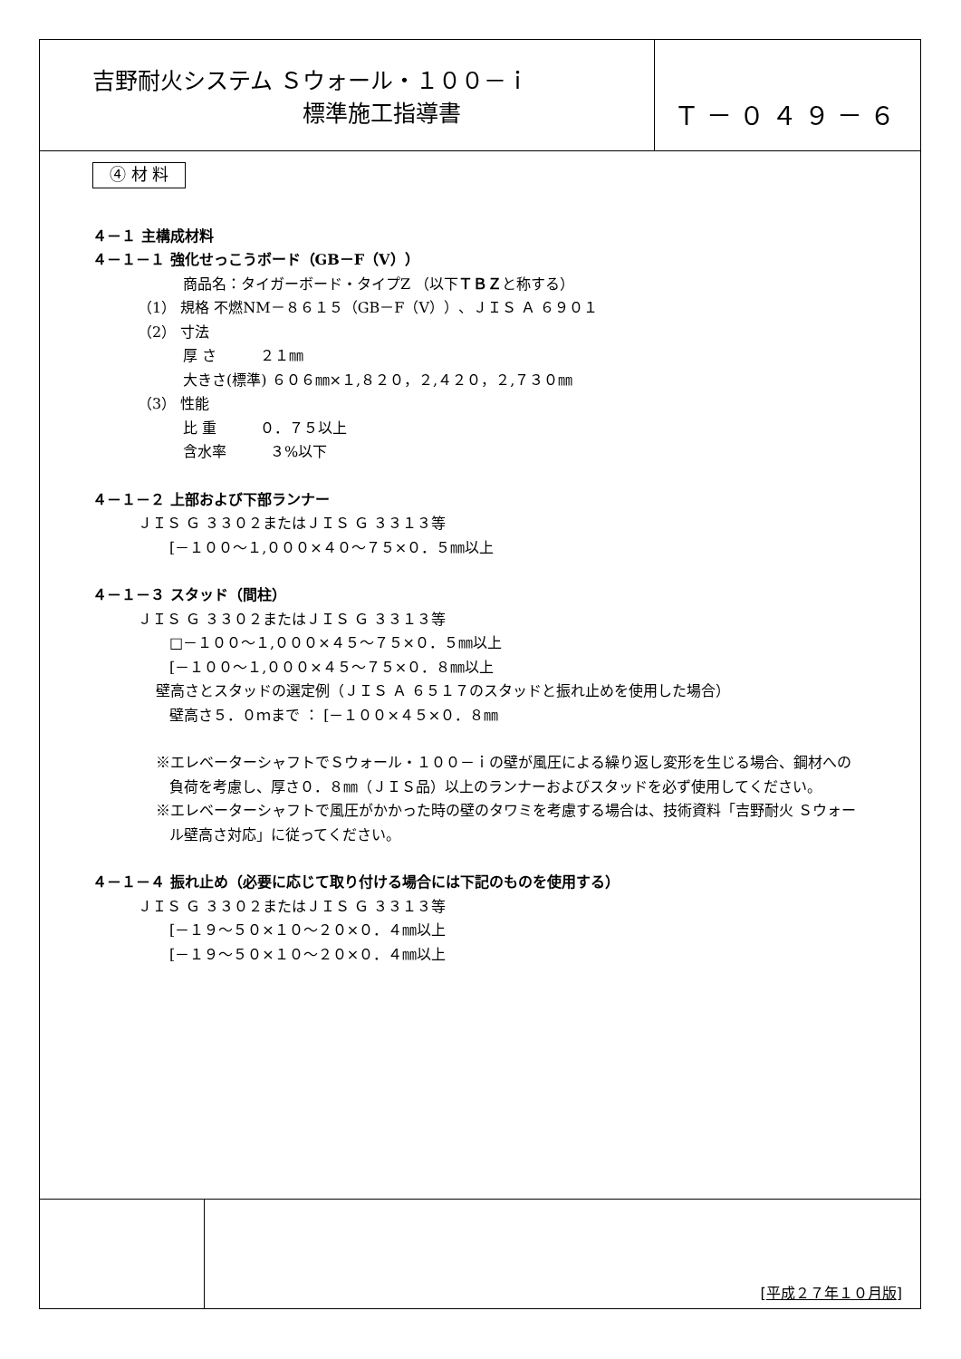吉野耐火システム Ｓウォール・１００－ｉ
標準施工指導書
Ｔ－０４９－６
④ 材 料
４－１ 主構成材料
４－１－１ 強化せっこうボード（GB－F（V））
商品名：タイガーボード・タイプZ （以下ＴＢＺと称する）
（1） 規格 不燃NM－８６１５（GB－F（V））、ＪＩＳ Ａ ６９０１
（2） 寸法
厚 さ　　　２１㎜
大きさ(標準) ６０６㎜×１,８２０，２,４２０，２,７３０㎜
（3） 性能
比 重　　　０．７５以上
含水率　　　３%以下
４－１－２ 上部および下部ランナー
ＪＩＳ Ｇ ３３０２またはＪＩＳ Ｇ ３３１３等
[－１００～１,０００×４０～７５×０．５㎜以上
４－１－３ スタッド（間柱）
ＪＩＳ Ｇ ３３０２またはＪＩＳ Ｇ ３３１３等
□－１００～１,０００×４５～７５×０．５㎜以上
[－１００～１,０００×４５～７５×０．８㎜以上
壁高さとスタッドの選定例（ＪＩＳ Ａ ６５１７のスタッドと振れ止めを使用した場合）
壁高さ５．０ｍまで ： [－１００×４５×０．８㎜
※エレベーターシャフトでＳウォール・１００－ｉの壁が風圧による繰り返し変形を生じる場合、鋼材への
負荷を考慮し、厚さ０．８㎜（ＪＩＳ品）以上のランナーおよびスタッドを必ず使用してください。
※エレベーターシャフトで風圧がかかった時の壁のタワミを考慮する場合は、技術資料「吉野耐火 Ｓウォー
ル壁高さ対応」に従ってください。
４－１－４ 振れ止め（必要に応じて取り付ける場合には下記のものを使用する）
ＪＩＳ Ｇ ３３０２またはＪＩＳ Ｇ ３３１３等
[－１９～５０×１０～２０×０．４㎜以上
[－１９～５０×１０～２０×０．４㎜以上
[平成２７年１０月版]